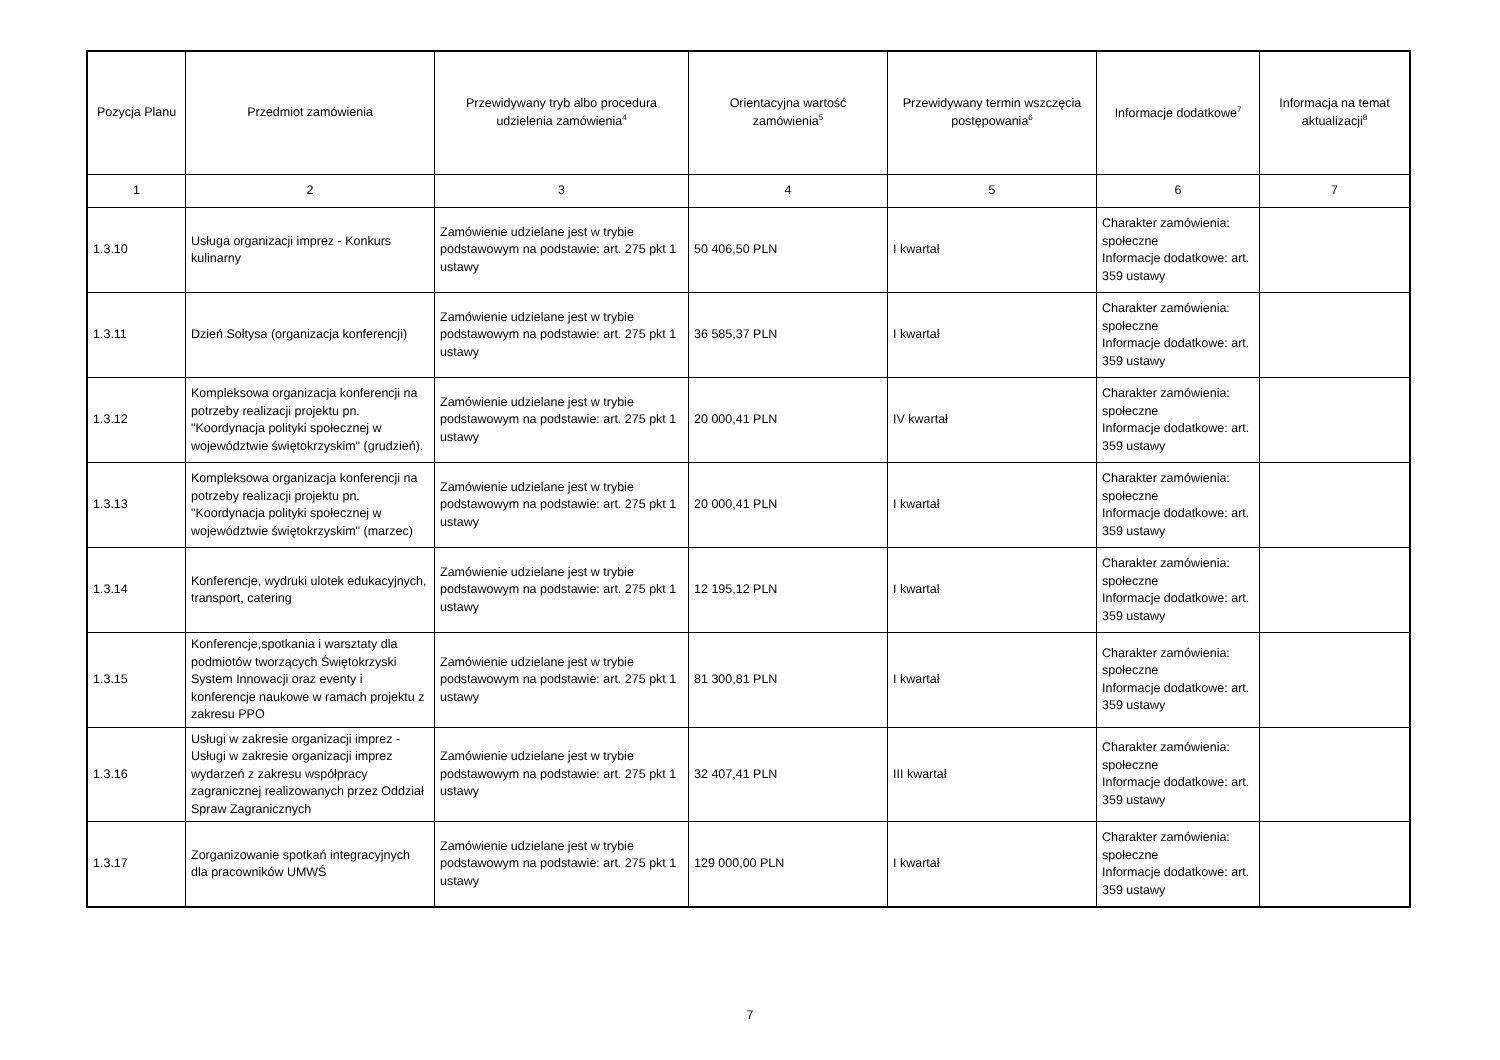| Pozycja Planu | Przedmiot zamówienia | Przewidywany tryb albo procedura udzielenia zamówienia<sup>4</sup> | Orientacyjna wartość zamówienia<sup>5</sup> | Przewidywany termin wszczęcia postępowania<sup>6</sup> | Informacje dodatkowe<sup>7</sup> | Informacja na temat aktualizacji<sup>8</sup> |
| --- | --- | --- | --- | --- | --- | --- |
| 1 | 2 | 3 | 4 | 5 | 6 | 7 |
| 1.3.10 | Usługa organizacji imprez - Konkurs kulinarny | Zamówienie udzielane jest w trybie podstawowym na podstawie: art. 275 pkt 1 ustawy | 50 406,50 PLN | I kwartał | Charakter zamówienia: społeczne Informacje dodatkowe: art. 359 ustawy | |
| 1.3.11 | Dzień Sołtysa (organizacja konferencji) | Zamówienie udzielane jest w trybie podstawowym na podstawie: art. 275 pkt 1 ustawy | 36 585,37 PLN | I kwartał | Charakter zamówienia: społeczne Informacje dodatkowe: art. 359 ustawy | |
| 1.3.12 | Kompleksowa organizacja konferencji na potrzeby realizacji projektu pn. "Koordynacja polityki społecznej w województwie świętokrzyskim" (grudzień). | Zamówienie udzielane jest w trybie podstawowym na podstawie: art. 275 pkt 1 ustawy | 20 000,41 PLN | IV kwartał | Charakter zamówienia: społeczne Informacje dodatkowe: art. 359 ustawy | |
| 1.3.13 | Kompleksowa organizacja konferencji na potrzeby realizacji projektu pn. "Koordynacja polityki społecznej w województwie świętokrzyskim" (marzec) | Zamówienie udzielane jest w trybie podstawowym na podstawie: art. 275 pkt 1 ustawy | 20 000,41 PLN | I kwartał | Charakter zamówienia: społeczne Informacje dodatkowe: art. 359 ustawy | |
| 1.3.14 | Konferencje, wydruki ulotek edukacyjnych, transport, catering | Zamówienie udzielane jest w trybie podstawowym na podstawie: art. 275 pkt 1 ustawy | 12 195,12 PLN | I kwartał | Charakter zamówienia: społeczne Informacje dodatkowe: art. 359 ustawy | |
| 1.3.15 | Konferencje,spotkania i warsztaty dla podmiotów tworzących Świętokrzyski System Innowacji oraz eventy i konferencje naukowe w ramach projektu z zakresu PPO | Zamówienie udzielane jest w trybie podstawowym na podstawie: art. 275 pkt 1 ustawy | 81 300,81 PLN | I kwartał | Charakter zamówienia: społeczne Informacje dodatkowe: art. 359 ustawy | |
| 1.3.16 | Usługi w zakresie organizacji imprez - Usługi w zakresie organizacji imprez wydarzeń z zakresu współpracy zagranicznej realizowanych przez Oddział Spraw Zagranicznych | Zamówienie udzielane jest w trybie podstawowym na podstawie: art. 275 pkt 1 ustawy | 32 407,41 PLN | III kwartał | Charakter zamówienia: społeczne Informacje dodatkowe: art. 359 ustawy | |
| 1.3.17 | Zorganizowanie spotkań integracyjnych dla pracowników UMWŚ | Zamówienie udzielane jest w trybie podstawowym na podstawie: art. 275 pkt 1 ustawy | 129 000,00 PLN | I kwartał | Charakter zamówienia: społeczne Informacje dodatkowe: art. 359 ustawy | |
7